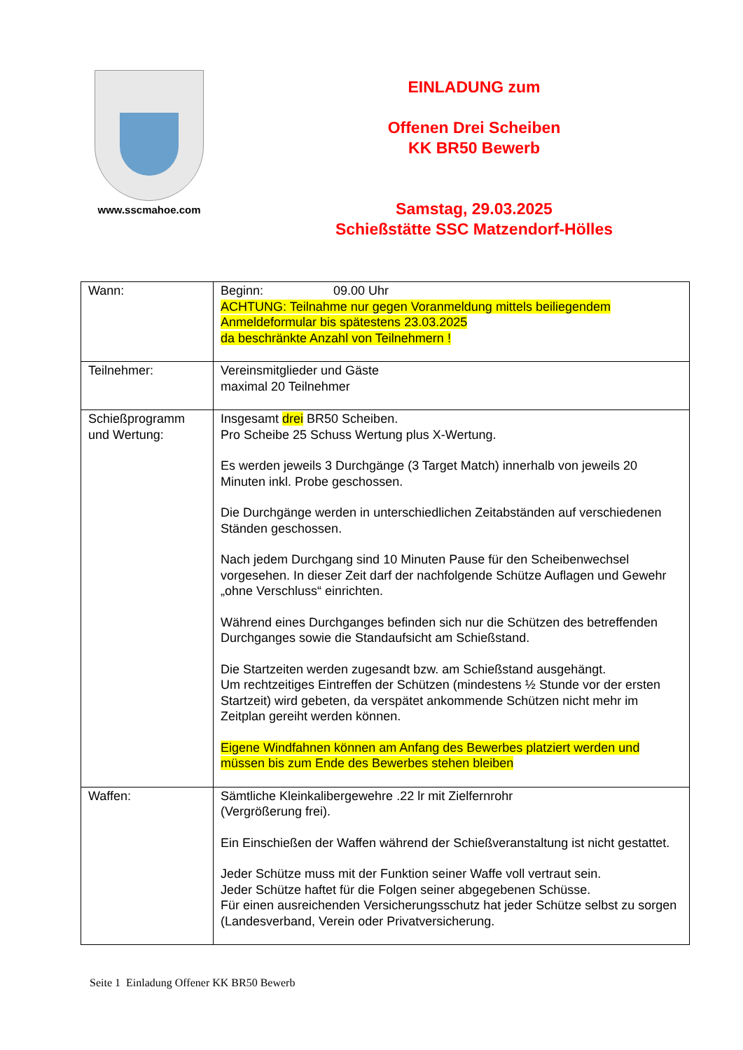www.sscmahoe.com
EINLADUNG zum
Offenen Drei Scheiben
KK BR50 Bewerb
Samstag, 29.03.2025
Schießstätte SSC Matzendorf-Hölles
| Wann: | Beginn: 09.00 Uhr ACHTUNG: Teilnahme nur gegen Voranmeldung mittels beiliegendem Anmeldeformular bis spätestens 23.03.2025 da beschränkte Anzahl von Teilnehmern ! |
| Teilnehmer: | Vereinsmitglieder und Gäste maximal 20 Teilnehmer |
| Schießprogramm und Wertung: | Insgesamt drei BR50 Scheiben. Pro Scheibe 25 Schuss Wertung plus X-Wertung. Es werden jeweils 3 Durchgänge (3 Target Match) innerhalb von jeweils 20 Minuten inkl. Probe geschossen. Die Durchgänge werden in unterschiedlichen Zeitabständen auf verschiedenen Ständen geschossen. Nach jedem Durchgang sind 10 Minuten Pause für den Scheibenwechsel vorgesehen. In dieser Zeit darf der nachfolgende Schütze Auflagen und Gewehr „ohne Verschluss“ einrichten. Während eines Durchganges befinden sich nur die Schützen des betreffenden Durchganges sowie die Standaufsicht am Schießstand. Die Startzeiten werden zugesandt bzw. am Schießstand ausgehängt. Um rechtzeitiges Eintreffen der Schützen (mindestens ½ Stunde vor der ersten Startzeit) wird gebeten, da verspätet ankommende Schützen nicht mehr im Zeitplan gereiht werden können. Eigene Windfahnen können am Anfang des Bewerbes platziert werden und müssen bis zum Ende des Bewerbes stehen bleiben |
| Waffen: | Sämtliche Kleinkalibergewehre .22 lr mit Zielfernrohr (Vergrößerung frei). Ein Einschießen der Waffen während der Schießveranstaltung ist nicht gestattet. Jeder Schütze muss mit der Funktion seiner Waffe voll vertraut sein. Jeder Schütze haftet für die Folgen seiner abgegebenen Schüsse. Für einen ausreichenden Versicherungsschutz hat jeder Schütze selbst zu sorgen (Landesverband, Verein oder Privatversicherung. |
Seite 1 Einladung Offener KK BR50 Bewerb